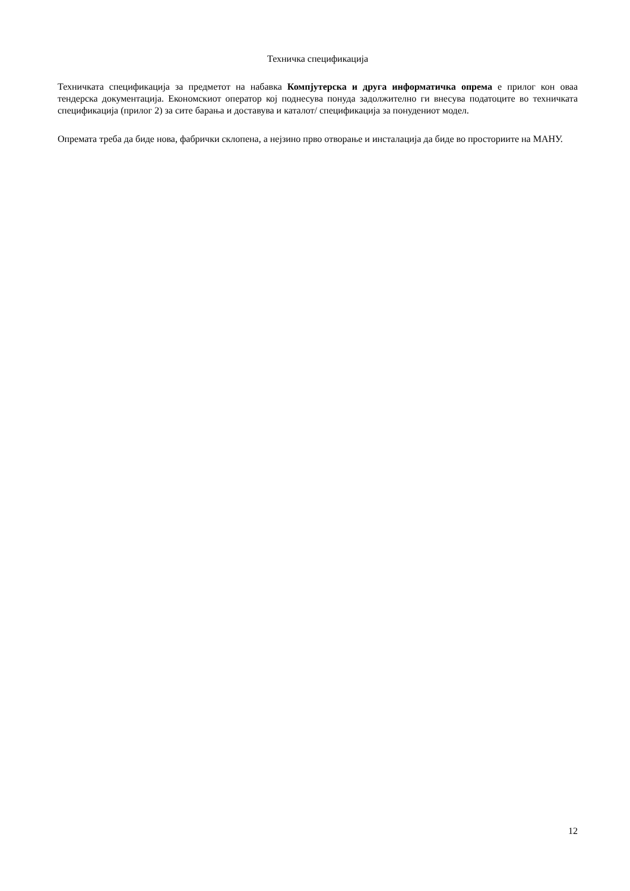Техничка спецификација
Техничката спецификација за предметот на набавка Компјутерска и друга информатичка опрема е прилог кон оваа тендерска документација. Економскиот оператор кој поднесува понуда задолжително ги внесува податоците во техничката спецификација (прилог 2) за сите барања и доставува и каталот/ спецификација за понудениот модел.
Опремата треба да биде нова, фабрички склопена, а нејзино прво отворање и инсталација да биде во просториите на МАНУ.
12